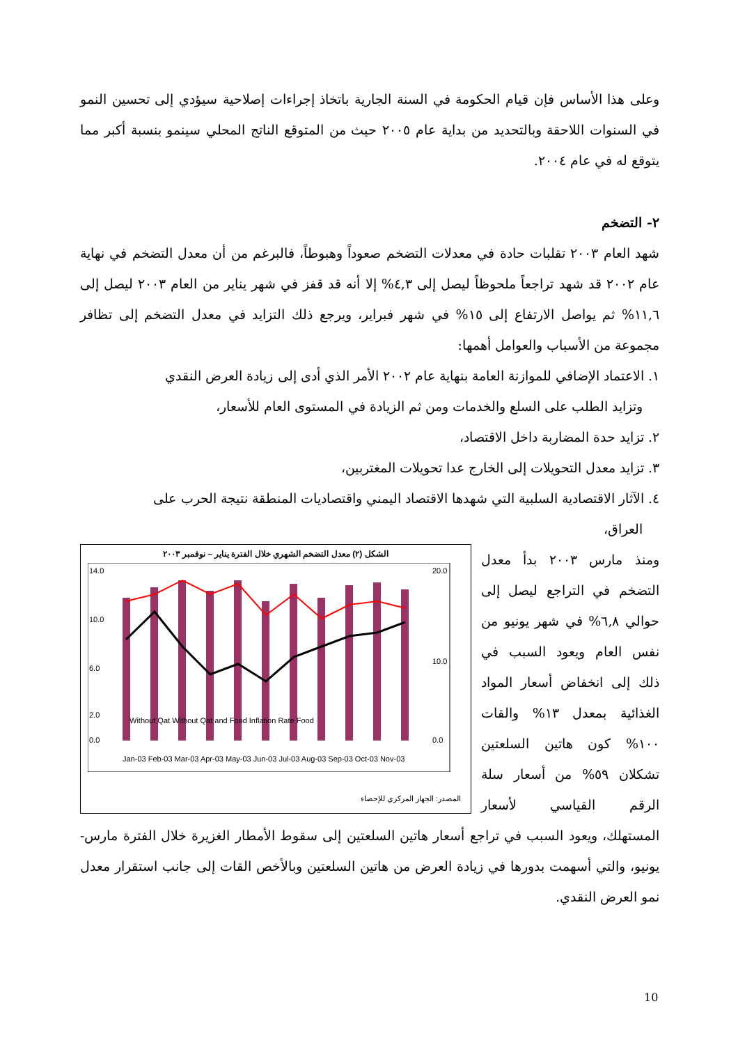وعلى هذا الأساس فإن قيام الحكومة في السنة الجارية باتخاذ إجراءات إصلاحية سيؤدي إلى تحسين النمو في السنوات اللاحقة وبالتحديد من بداية عام ٢٠٠٥ حيث من المتوقع الناتج المحلي سينمو بنسبة أكبر مما يتوقع له في عام ٢٠٠٤.
٢- التضخم
شهد العام ٢٠٠٣ تقلبات حادة في معدلات التضخم صعوداً وهبوطاً، فالبرغم من أن معدل التضخم في نهاية عام ٢٠٠٢ قد شهد تراجعاً ملحوظاً ليصل إلى ٤,٣% إلا أنه قد قفز في شهر يناير من العام ٢٠٠٣ ليصل إلى ١١,٦% ثم يواصل الارتفاع إلى ١٥% في شهر فبراير، ويرجع ذلك التزايد في معدل التضخم إلى تظافر مجموعة من الأسباب والعوامل أهمها:
١. الاعتماد الإضافي للموازنة العامة بنهاية عام ٢٠٠٢ الأمر الذي أدى إلى زيادة العرض النقدي
وتزايد الطلب على السلع والخدمات ومن ثم الزيادة في المستوى العام للأسعار،
٢. تزايد حدة المضاربة داخل الاقتصاد،
٣. تزايد معدل التحويلات إلى الخارج عدا تحويلات المغتربين،
٤. الآثار الاقتصادية السلبية التي شهدها الاقتصاد اليمني واقتصاديات المنطقة نتيجة الحرب على
العراق،
الشكل (٢) معدل التضخم الشهري خلال الفترة يناير – نوفمبر ٢٠٠٣
14.0
10.0
6.0
2.0
0.0
20.0
10.0
0.0
Without Qat Without Qat and Food Inflation Rate Food
Jan-03 Feb-03 Mar-03 Apr-03 May-03 Jun-03 Jul-03 Aug-03 Sep-03 Oct-03 Nov-03
المصدر: الجهاز المركزي للإحصاء
ومنذ مارس ٢٠٠٣ بدأ معدل التضخم في التراجع ليصل إلى حوالي ٦,٨% في شهر يونيو من نفس العام ويعود السبب في ذلك إلى انخفاض أسعار المواد الغذائية بمعدل ١٣% والقات ١٠٠% كون هاتين السلعتين تشكلان ٥٩% من أسعار سلة الرقم القياسي لأسعار المستهلك، ويعود السبب في تراجع أسعار هاتين السلعتين إلى سقوط الأمطار الغزيرة خلال الفترة مارس-يونيو، والتي أسهمت بدورها في زيادة العرض من هاتين السلعتين وبالأخص القات إلى جانب استقرار معدل نمو العرض النقدي.
10